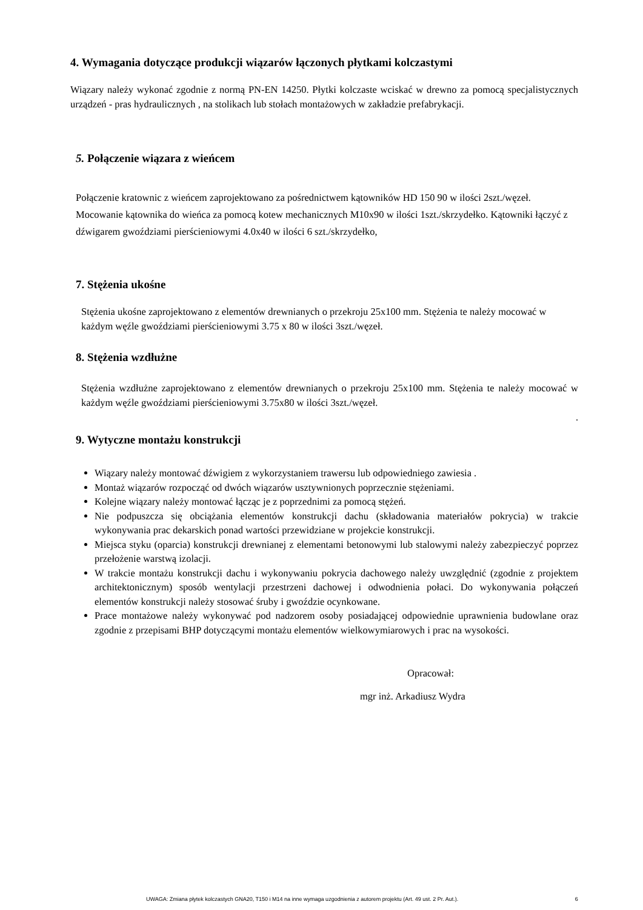4. Wymagania dotyczące produkcji wiązarów łączonych płytkami kolczastymi
Wiązary należy wykonać zgodnie z normą PN-EN 14250. Płytki kolczaste wciskać w drewno za pomocą specjalistycznych urządzeń - pras hydraulicznych , na stolikach lub stołach montażowych w zakładzie prefabrykacji.
5. Połączenie wiązara z wieńcem
Połączenie kratownic z wieńcem zaprojektowano za pośrednictwem kątowników HD 150 90 w ilości 2szt./węzeł. Mocowanie kątownika do wieńca za pomocą kotew mechanicznych M10x90 w ilości 1szt./skrzydełko. Kątowniki łączyć z dźwigarem gwoździami pierścieniowymi 4.0x40 w ilości 6 szt./skrzydełko,
7. Stężenia ukośne
Stężenia ukośne zaprojektowano z elementów drewnianych o przekroju 25x100 mm. Stężenia te należy mocować w każdym węźle gwoździami pierścieniowymi 3.75 x 80 w ilości 3szt./węzeł.
8. Stężenia wzdłużne
Stężenia wzdłużne zaprojektowano z elementów drewnianych o przekroju 25x100 mm. Stężenia te należy mocować w każdym węźle gwoździami pierścieniowymi 3.75x80 w ilości 3szt./węzeł.
.
9. Wytyczne montażu konstrukcji
Wiązary należy montować dźwigiem z wykorzystaniem trawersu lub odpowiedniego zawiesia .
Montaż wiązarów rozpocząć od dwóch wiązarów usztywnionych poprzecznie stężeniami.
Kolejne wiązary należy montować łącząc je z poprzednimi za pomocą stężeń.
Nie podpuszcza się obciążania elementów konstrukcji dachu (składowania materiałów pokrycia) w trakcie wykonywania prac dekarskich ponad wartości przewidziane w projekcie konstrukcji.
Miejsca styku (oparcia) konstrukcji drewnianej z elementami betonowymi lub stalowymi należy zabezpieczyć poprzez przełożenie warstwą izolacji.
W trakcie montażu konstrukcji dachu i wykonywaniu pokrycia dachowego należy uwzględnić (zgodnie z projektem architektonicznym) sposób wentylacji przestrzeni dachowej i odwodnienia połaci. Do wykonywania połączeń elementów konstrukcji należy stosować śruby i gwoździe ocynkowane.
Prace montażowe należy wykonywać pod nadzorem osoby posiadającej odpowiednie uprawnienia budowlane oraz zgodnie z przepisami BHP dotyczącymi montażu elementów wielkowymiarowych i prac na wysokości.
Opracował:
mgr inż. Arkadiusz Wydra
UWAGA: Zmiana płytek kolczastych GNA20, T150 i M14 na inne wymaga uzgodnienia z autorem projektu (Art. 49 ust. 2 Pr. Aut.). 6